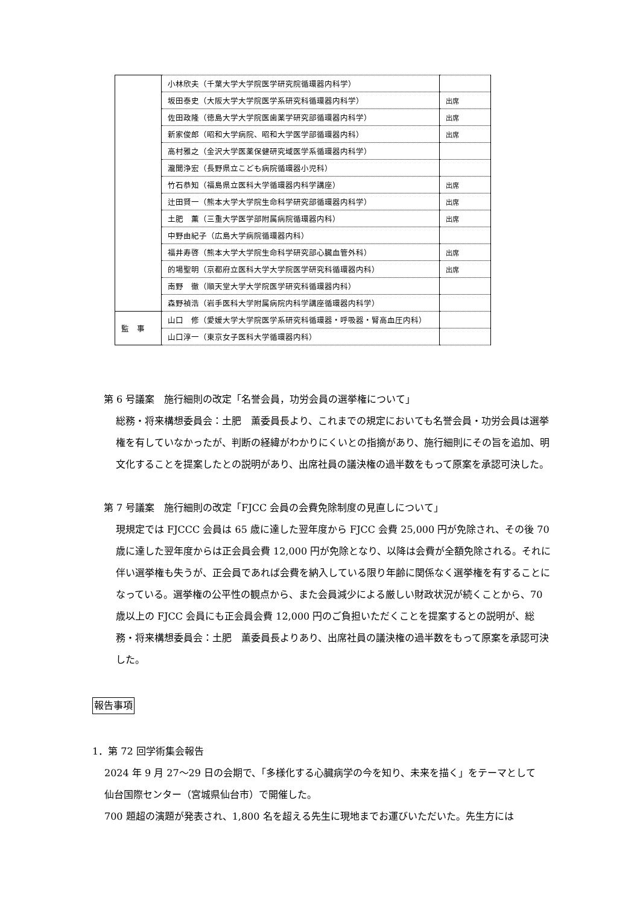| | 小林欣夫（千葉大学大学院医学研究院循環器内科学） | |
| | 坂田泰史（大阪大学大学院医学系研究科循環器内科学） | 出席 |
| | 佐田政隆（徳島大学大学院医歯薬学研究部循環器内科学） | 出席 |
| | 新家俊郎（昭和大学病院、昭和大学医学部循環器内科） | 出席 |
| | 高村雅之（金沢大学医薬保健研究域医学系循環器内科学） | |
| | 瀧聞浄宏（長野県立こども病院循環器小児科） | |
| | 竹石恭知（福島県立医科大学循環器内科学講座） | 出席 |
| | 辻田賢一（熊本大学大学院生命科学研究部循環器内科学） | 出席 |
| | 土肥 薫（三重大学医学部附属病院循環器内科） | 出席 |
| | 中野由紀子（広島大学病院循環器内科） | |
| | 福井寿啓（熊本大学大学院生命科学研究部心臓血管外科） | 出席 |
| | 的場聖明（京都府立医科大学大学院医学研究科循環器内科） | 出席 |
| | 南野 徹（順天堂大学大学院医学研究科循環器内科） | |
| | 森野禎浩（岩手医科大学附属病院内科学講座循環器内科学） | |
| 監 事 | 山口 修（愛媛大学大学院医学系研究科循環器・呼吸器・腎高血圧内科） | |
| | 山口淳一（東京女子医科大学循環器内科） | |
第 6 号議案　施行細則の改定「名誉会員，功労会員の選挙権について」
総務・将来構想委員会：土肥　薫委員長より、これまでの規定においても名誉会員・功労会員は選挙権を有していなかったが、判断の経緯がわかりにくいとの指摘があり、施行細則にその旨を追加、明文化することを提案したとの説明があり、出席社員の議決権の過半数をもって原案を承認可決した。
第 7 号議案　施行細則の改定「FJCC 会員の会費免除制度の見直しについて」
現規定では FJCCC 会員は 65 歳に達した翌年度から FJCC 会費 25,000 円が免除され、その後 70 歳に達した翌年度からは正会員会費 12,000 円が免除となり、以降は会費が全額免除される。それに伴い選挙権も失うが、正会員であれば会費を納入している限り年齢に関係なく選挙権を有することになっている。選挙権の公平性の観点から、また会員減少による厳しい財政状況が続くことから、70 歳以上の FJCC 会員にも正会員会費 12,000 円のご負担いただくことを提案するとの説明が、総務・将来構想委員会：土肥　薫委員長よりあり、出席社員の議決権の過半数をもって原案を承認可決した。
報告事項
1．第 72 回学術集会報告
2024 年 9 月 27〜29 日の会期で、「多様化する心臓病学の今を知り、未来を描く」をテーマとして仙台国際センター（宮城県仙台市）で開催した。
700 題超の演題が発表され、1,800 名を超える先生に現地までお運びいただいた。先生方には